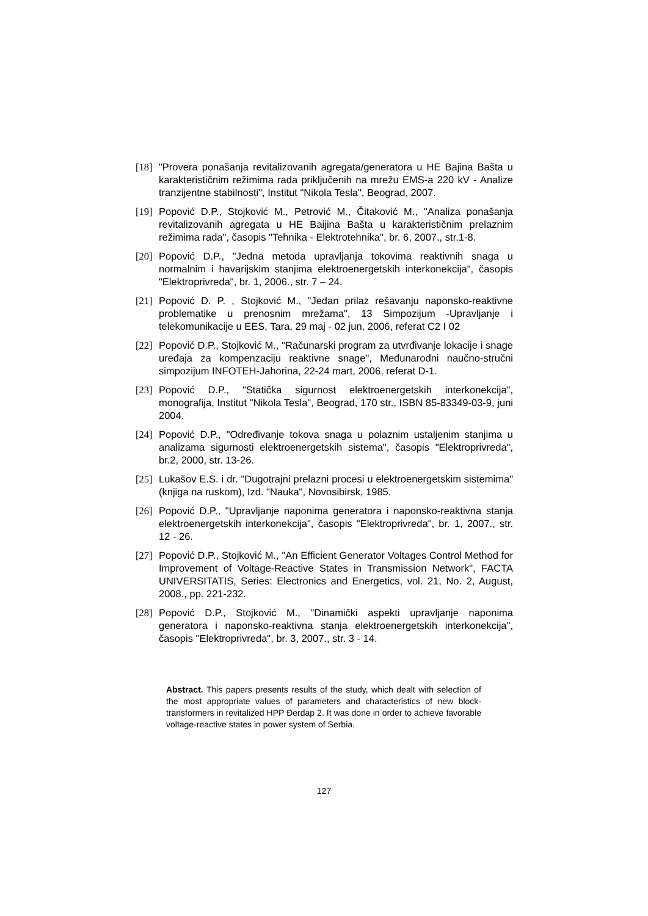[18] "Provera ponašanja revitalizovanih agregata/generatora u HE Bajina Bašta u karakterističnim režimima rada priključenih na mrežu EMS-a 220 kV - Analize tranzijentne stabilnosti", Institut "Nikola Tesla", Beograd, 2007.
[19] Popović D.P., Stojković M., Petrović M., Čitaković M., "Analiza ponašanja revitalizovanih agregata u HE Baijina Bašta u karakterističnim prelaznim režimima rada", časopis "Tehnika - Elektrotehnika", br. 6, 2007., str.1-8.
[20] Popović D.P., "Jedna metoda upravljanja tokovima reaktivnih snaga u normalnim i havarijskim stanjima elektroenergetskih interkonekcija", časopis "Elektroprivreda", br. 1, 2006., str. 7 – 24.
[21] Popović D. P. , Stojković M., "Jedan prilaz rešavanju naponsko-reaktivne problematike u prenosnim mrežama", 13 Simpozijum -Upravljanje i telekomunikacije u EES, Tara, 29 maj - 02 jun, 2006, referat C2 I 02
[22] Popović D.P., Stojković M., "Računarski program za utvrđivanje lokacije i snage uređaja za kompenzaciju reaktivne snage", Međunarodni naučno-stručni simpozijum INFOTEH-Jahorina, 22-24 mart, 2006, referat D-1.
[23] Popović D.P., "Statička sigurnost elektroenergetskih interkonekcija", monografija, Institut "Nikola Tesla", Beograd, 170 str., ISBN 85-83349-03-9, juni 2004.
[24] Popović D.P., "Određivanje tokova snaga u polaznim ustaljenim stanjima u analizama sigurnosti elektroenergetskih sistema", časopis "Elektroprivreda", br.2, 2000, str. 13-26.
[25] Lukašov E.S. i dr. "Dugotrajni prelazni procesi u elektroenergetskim sistemima" (knjiga na ruskom), Izd. "Nauka", Novosibirsk, 1985.
[26] Popović D.P., "Upravljanje naponima generatora i naponsko-reaktivna stanja elektroenergetskih interkonekcija", časopis "Elektroprivreda", br. 1, 2007., str. 12 - 26.
[27] Popović D.P., Stojković M., "An Efficient Generator Voltages Control Method for Improvement of Voltage-Reactive States in Transmission Network", FACTA UNIVERSITATIS, Series: Electronics and Energetics, vol. 21, No. 2, August, 2008., pp. 221-232.
[28] Popović D.P., Stojković M., "Dinamički aspekti upravljanje naponima generatora i naponsko-reaktivna stanja elektroenergetskih interkonekcija", časopis "Elektroprivreda", br. 3, 2007., str. 3 - 14.
Abstract. This papers presents results of the study, which dealt with selection of the most appropriate values of parameters and characteristics of new block-transformers in revitalized HPP Đerdap 2. It was done in order to achieve favorable voltage-reactive states in power system of Serbia.
127